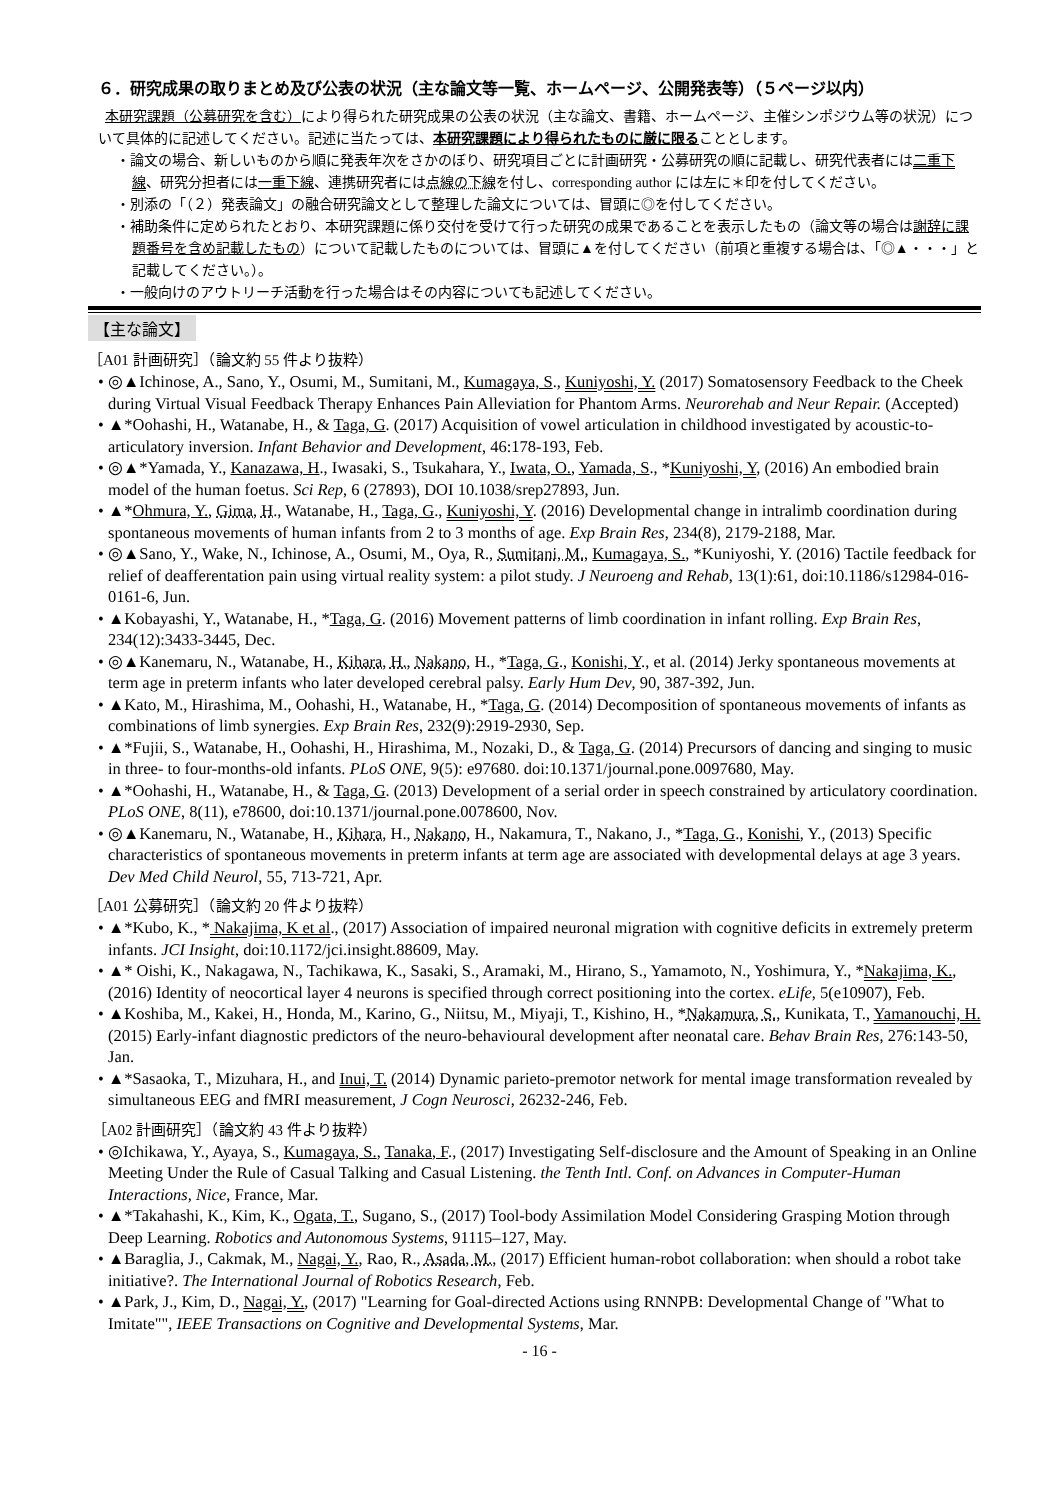６．研究成果の取りまとめ及び公表の状況（主な論文等一覧、ホームページ、公開発表等）（５ページ以内）
本研究課題（公募研究を含む）により得られた研究成果の公表の状況（主な論文、書籍、ホームページ、主催シンポジウム等の状況）について具体的に記述してください。記述に当たっては、本研究課題により得られたものに厳に限ることとします。
・論文の場合、新しいものから順に発表年次をさかのぼり、研究項目ごとに計画研究・公募研究の順に記載し、研究代表者には二重下線、研究分担者には一重下線、連携研究者には点線の下線を付し、corresponding author には左に＊印を付してください。
・別添の「（２）発表論文」の融合研究論文として整理した論文については、冒頭に◎を付してください。
・補助条件に定められたとおり、本研究課題に係り交付を受けて行った研究の成果であることを表示したもの（論文等の場合は謝辞に課題番号を含め記載したもの）について記載したものについては、冒頭に▲を付してください（前項と重複する場合は、「◎▲・・・」と記載してください。）。
・一般向けのアウトリーチ活動を行った場合はその内容についても記述してください。
【主な論文】
［A01 計画研究］（論文約 55 件より抜粋）
• ◎▲Ichinose, A., Sano, Y., Osumi, M., Sumitani, M., Kumagaya, S., Kuniyoshi, Y. (2017) Somatosensory Feedback to the Cheek during Virtual Visual Feedback Therapy Enhances Pain Alleviation for Phantom Arms. Neurorehab and Neur Repair. (Accepted)
• ▲*Oohashi, H., Watanabe, H., & Taga, G. (2017) Acquisition of vowel articulation in childhood investigated by acoustic-to-articulatory inversion. Infant Behavior and Development, 46:178-193, Feb.
• ◎▲*Yamada, Y., Kanazawa, H., Iwasaki, S., Tsukahara, Y., Iwata, O., Yamada, S., *Kuniyoshi, Y, (2016) An embodied brain model of the human foetus. Sci Rep, 6 (27893), DOI 10.1038/srep27893, Jun.
• ▲*Ohmura, Y., Gima, H., Watanabe, H., Taga, G., Kuniyoshi, Y. (2016) Developmental change in intralimb coordination during spontaneous movements of human infants from 2 to 3 months of age. Exp Brain Res, 234(8), 2179-2188, Mar.
• ◎▲Sano, Y., Wake, N., Ichinose, A., Osumi, M., Oya, R., Sumitani, M., Kumagaya, S., *Kuniyoshi, Y. (2016) Tactile feedback for relief of deafferentation pain using virtual reality system: a pilot study. J Neuroeng and Rehab, 13(1):61, doi:10.1186/s12984-016-0161-6, Jun.
• ▲Kobayashi, Y., Watanabe, H., *Taga, G. (2016) Movement patterns of limb coordination in infant rolling. Exp Brain Res, 234(12):3433-3445, Dec.
• ◎▲Kanemaru, N., Watanabe, H., Kihara, H., Nakano, H., *Taga, G., Konishi, Y., et al. (2014) Jerky spontaneous movements at term age in preterm infants who later developed cerebral palsy. Early Hum Dev, 90, 387-392, Jun.
• ▲Kato, M., Hirashima, M., Oohashi, H., Watanabe, H., *Taga, G. (2014) Decomposition of spontaneous movements of infants as combinations of limb synergies. Exp Brain Res, 232(9):2919-2930, Sep.
• ▲*Fujii, S., Watanabe, H., Oohashi, H., Hirashima, M., Nozaki, D., & Taga, G. (2014) Precursors of dancing and singing to music in three- to four-months-old infants. PLoS ONE, 9(5): e97680. doi:10.1371/journal.pone.0097680, May.
• ▲*Oohashi, H., Watanabe, H., & Taga, G. (2013) Development of a serial order in speech constrained by articulatory coordination. PLoS ONE, 8(11), e78600, doi:10.1371/journal.pone.0078600, Nov.
• ◎▲Kanemaru, N., Watanabe, H., Kihara, H., Nakano, H., Nakamura, T., Nakano, J., *Taga, G., Konishi, Y., (2013) Specific characteristics of spontaneous movements in preterm infants at term age are associated with developmental delays at age 3 years. Dev Med Child Neurol, 55, 713-721, Apr.
［A01 公募研究］（論文約 20 件より抜粋）
• ▲*Kubo, K., * Nakajima, K et al., (2017) Association of impaired neuronal migration with cognitive deficits in extremely preterm infants. JCI Insight, doi:10.1172/jci.insight.88609, May.
• ▲* Oishi, K., Nakagawa, N., Tachikawa, K., Sasaki, S., Aramaki, M., Hirano, S., Yamamoto, N., Yoshimura, Y., *Nakajima, K., (2016) Identity of neocortical layer 4 neurons is specified through correct positioning into the cortex. eLife, 5(e10907), Feb.
• ▲Koshiba, M., Kakei, H., Honda, M., Karino, G., Niitsu, M., Miyaji, T., Kishino, H., *Nakamura, S., Kunikata, T., Yamanouchi, H. (2015) Early-infant diagnostic predictors of the neuro-behavioural development after neonatal care. Behav Brain Res, 276:143-50, Jan.
• ▲*Sasaoka, T., Mizuhara, H., and Inui, T. (2014) Dynamic parieto-premotor network for mental image transformation revealed by simultaneous EEG and fMRI measurement, J Cogn Neurosci, 26232-246, Feb.
［A02 計画研究］（論文約 43 件より抜粋）
• ◎Ichikawa, Y., Ayaya, S., Kumagaya, S., Tanaka, F., (2017) Investigating Self-disclosure and the Amount of Speaking in an Online Meeting Under the Rule of Casual Talking and Casual Listening. the Tenth Intl. Conf. on Advances in Computer-Human Interactions, Nice, France, Mar.
• ▲*Takahashi, K., Kim, K., Ogata, T., Sugano, S., (2017) Tool-body Assimilation Model Considering Grasping Motion through Deep Learning. Robotics and Autonomous Systems, 91115–127, May.
• ▲Baraglia, J., Cakmak, M., Nagai, Y., Rao, R., Asada, M., (2017) Efficient human-robot collaboration: when should a robot take initiative?. The International Journal of Robotics Research, Feb.
• ▲Park, J., Kim, D., Nagai, Y., (2017) "Learning for Goal-directed Actions using RNNPB: Developmental Change of "What to Imitate"", IEEE Transactions on Cognitive and Developmental Systems, Mar.
- 16 -